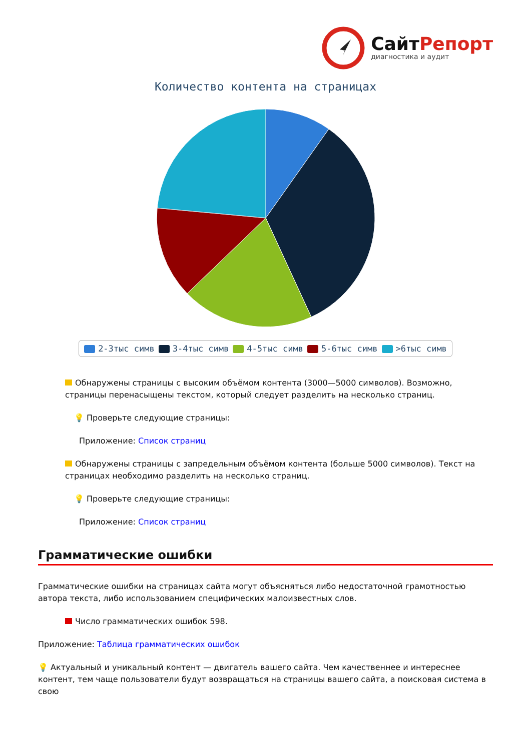СайтРепорт
диагностика и аудит
Количество контента на страницах
2-3тыс симв 3-4тыс симв 4-5тыс симв 5-6тыс симв >6тыс симв
Обнаружены страницы с высоким объёмом контента (3000—5000 символов). Возможно, страницы перенасыщены текстом, который следует разделить на несколько страниц.
💡 Проверьте следующие страницы:
Приложение: Список страниц
Обнаружены страницы с запредельным объёмом контента (больше 5000 символов). Текст на страницах необходимо разделить на несколько страниц.
💡 Проверьте следующие страницы:
Приложение: Список страниц
Грамматические ошибки
Грамматические ошибки на страницах сайта могут объясняться либо недостаточной грамотностью автора текста, либо использованием специфических малоизвестных слов.
Число грамматических ошибок 598.
Приложение: Таблица грамматических ошибок
💡 Актуальный и уникальный контент — двигатель вашего сайта. Чем качественнее и интереснее контент, тем чаще пользователи будут возвращаться на страницы вашего сайта, а поисковая система в свою